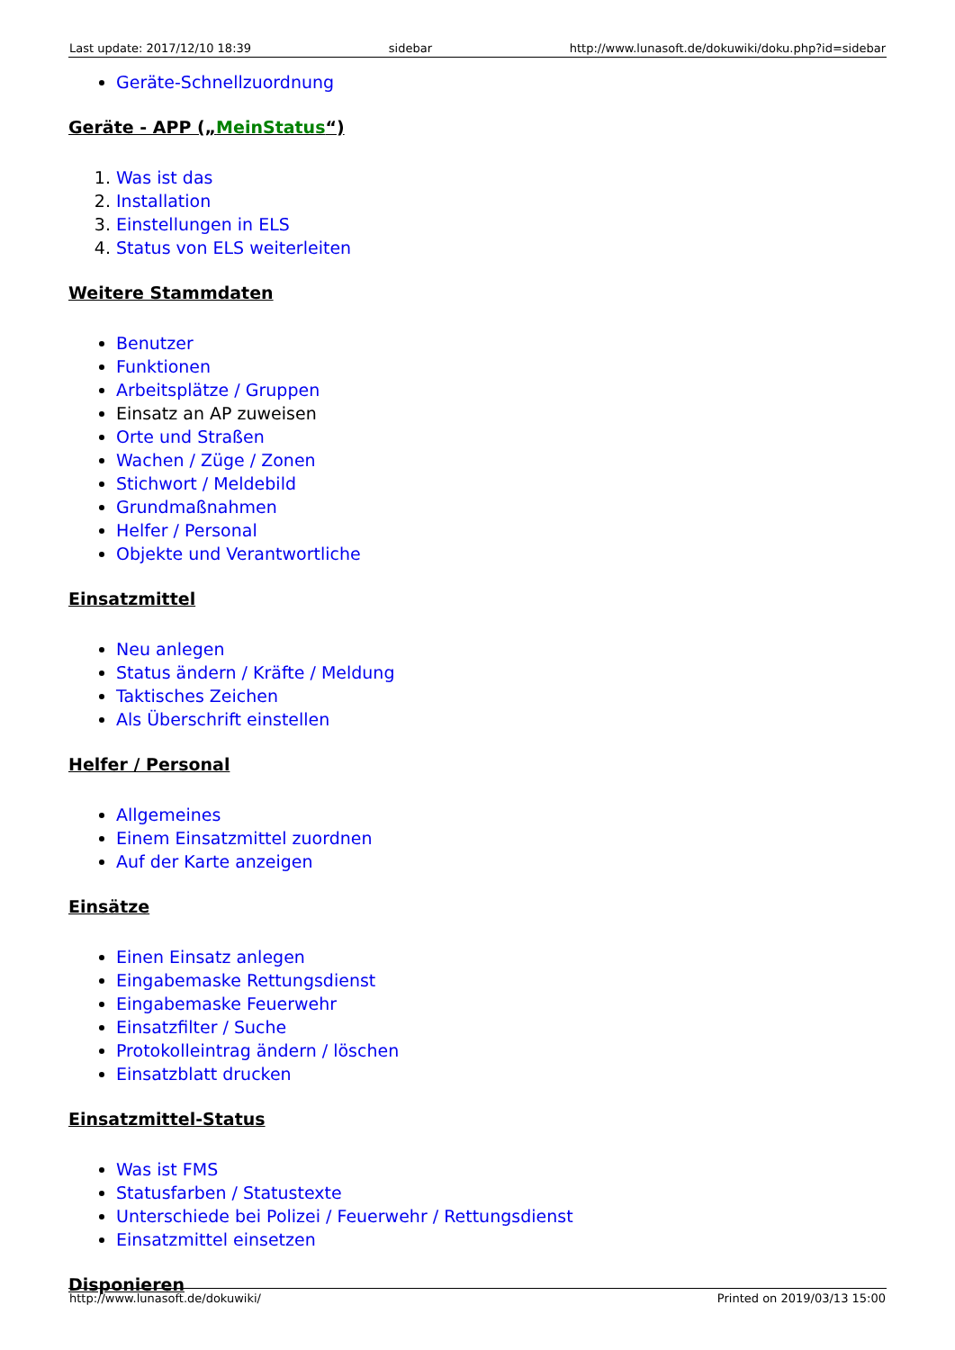Last update: 2017/12/10 18:39 sidebar http://www.lunasoft.de/dokuwiki/doku.php?id=sidebar
Geräte-Schnellzuordnung
Geräte - APP („MeinStatus“)
1. Was ist das
2. Installation
3. Einstellungen in ELS
4. Status von ELS weiterleiten
Weitere Stammdaten
Benutzer
Funktionen
Arbeitsplätze / Gruppen
Einsatz an AP zuweisen
Orte und Straßen
Wachen / Züge / Zonen
Stichwort / Meldebild
Grundmaßnahmen
Helfer / Personal
Objekte und Verantwortliche
Einsatzmittel
Neu anlegen
Status ändern / Kräfte / Meldung
Taktisches Zeichen
Als Überschrift einstellen
Helfer / Personal
Allgemeines
Einem Einsatzmittel zuordnen
Auf der Karte anzeigen
Einsätze
Einen Einsatz anlegen
Eingabemaske Rettungsdienst
Eingabemaske Feuerwehr
Einsatzfilter / Suche
Protokolleintrag ändern / löschen
Einsatzblatt drucken
Einsatzmittel-Status
Was ist FMS
Statusfarben / Statustexte
Unterschiede bei Polizei / Feuerwehr / Rettungsdienst
Einsatzmittel einsetzen
Disponieren
http://www.lunasoft.de/dokuwiki/ Printed on 2019/03/13 15:00